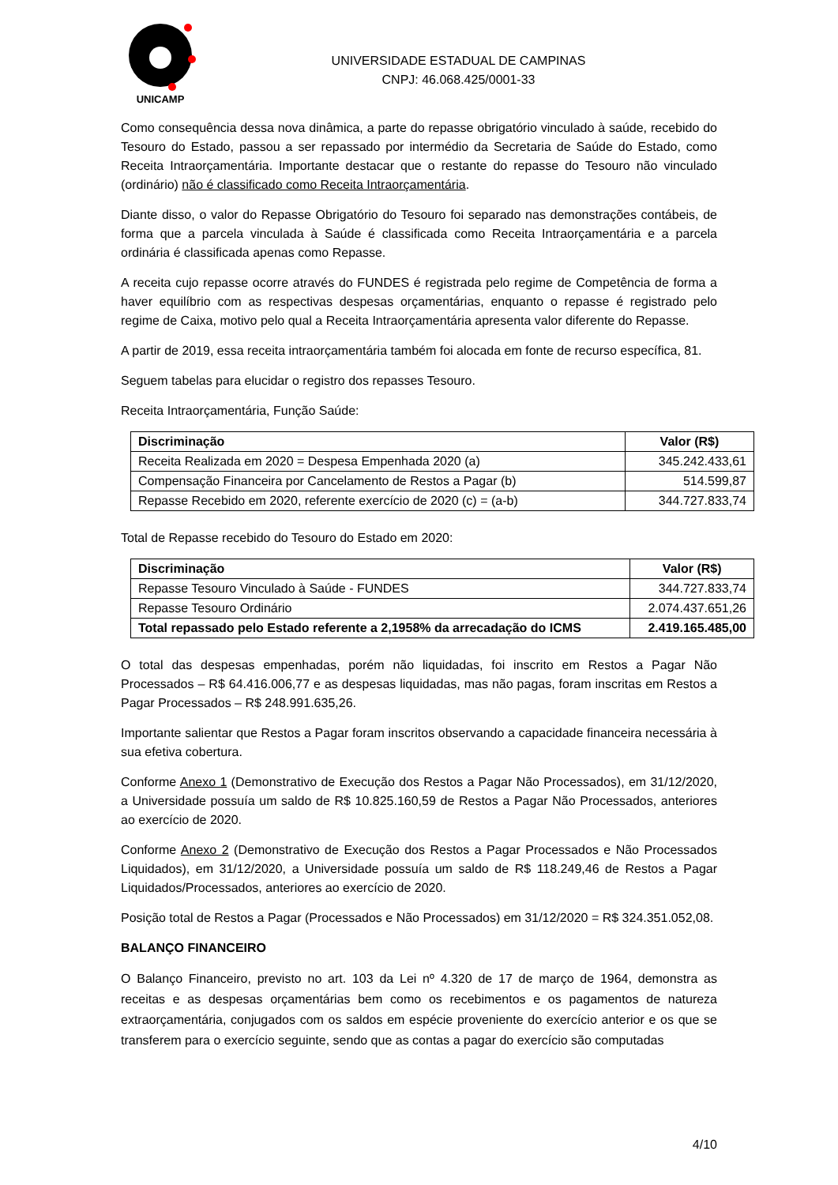UNICAMP
UNIVERSIDADE ESTADUAL DE CAMPINAS
CNPJ: 46.068.425/0001-33
Como consequência dessa nova dinâmica, a parte do repasse obrigatório vinculado à saúde, recebido do Tesouro do Estado, passou a ser repassado por intermédio da Secretaria de Saúde do Estado, como Receita Intraorçamentária. Importante destacar que o restante do repasse do Tesouro não vinculado (ordinário) não é classificado como Receita Intraorçamentária.
Diante disso, o valor do Repasse Obrigatório do Tesouro foi separado nas demonstrações contábeis, de forma que a parcela vinculada à Saúde é classificada como Receita Intraorçamentária e a parcela ordinária é classificada apenas como Repasse.
A receita cujo repasse ocorre através do FUNDES é registrada pelo regime de Competência de forma a haver equilíbrio com as respectivas despesas orçamentárias, enquanto o repasse é registrado pelo regime de Caixa, motivo pelo qual a Receita Intraorçamentária apresenta valor diferente do Repasse.
A partir de 2019, essa receita intraorçamentária também foi alocada em fonte de recurso específica, 81.
Seguem tabelas para elucidar o registro dos repasses Tesouro.
Receita Intraorçamentária, Função Saúde:
| Discriminação | Valor (R$) |
| --- | --- |
| Receita Realizada em 2020 = Despesa Empenhada 2020 (a) | 345.242.433,61 |
| Compensação Financeira por Cancelamento de Restos a Pagar (b) | 514.599,87 |
| Repasse Recebido em 2020, referente exercício de 2020 (c) = (a-b) | 344.727.833,74 |
Total de Repasse recebido do Tesouro do Estado em 2020:
| Discriminação | Valor (R$) |
| --- | --- |
| Repasse Tesouro Vinculado à Saúde - FUNDES | 344.727.833,74 |
| Repasse Tesouro Ordinário | 2.074.437.651,26 |
| Total repassado pelo Estado referente a 2,1958% da arrecadação do ICMS | 2.419.165.485,00 |
O total das despesas empenhadas, porém não liquidadas, foi inscrito em Restos a Pagar Não Processados – R$ 64.416.006,77 e as despesas liquidadas, mas não pagas, foram inscritas em Restos a Pagar Processados – R$ 248.991.635,26.
Importante salientar que Restos a Pagar foram inscritos observando a capacidade financeira necessária à sua efetiva cobertura.
Conforme Anexo 1 (Demonstrativo de Execução dos Restos a Pagar Não Processados), em 31/12/2020, a Universidade possuía um saldo de R$ 10.825.160,59 de Restos a Pagar Não Processados, anteriores ao exercício de 2020.
Conforme Anexo 2 (Demonstrativo de Execução dos Restos a Pagar Processados e Não Processados Liquidados), em 31/12/2020, a Universidade possuía um saldo de R$ 118.249,46 de Restos a Pagar Liquidados/Processados, anteriores ao exercício de 2020.
Posição total de Restos a Pagar (Processados e Não Processados) em 31/12/2020 = R$ 324.351.052,08.
BALANÇO FINANCEIRO
O Balanço Financeiro, previsto no art. 103 da Lei nº 4.320 de 17 de março de 1964, demonstra as receitas e as despesas orçamentárias bem como os recebimentos e os pagamentos de natureza extraorçamentária, conjugados com os saldos em espécie proveniente do exercício anterior e os que se transferem para o exercício seguinte, sendo que as contas a pagar do exercício são computadas
4/10